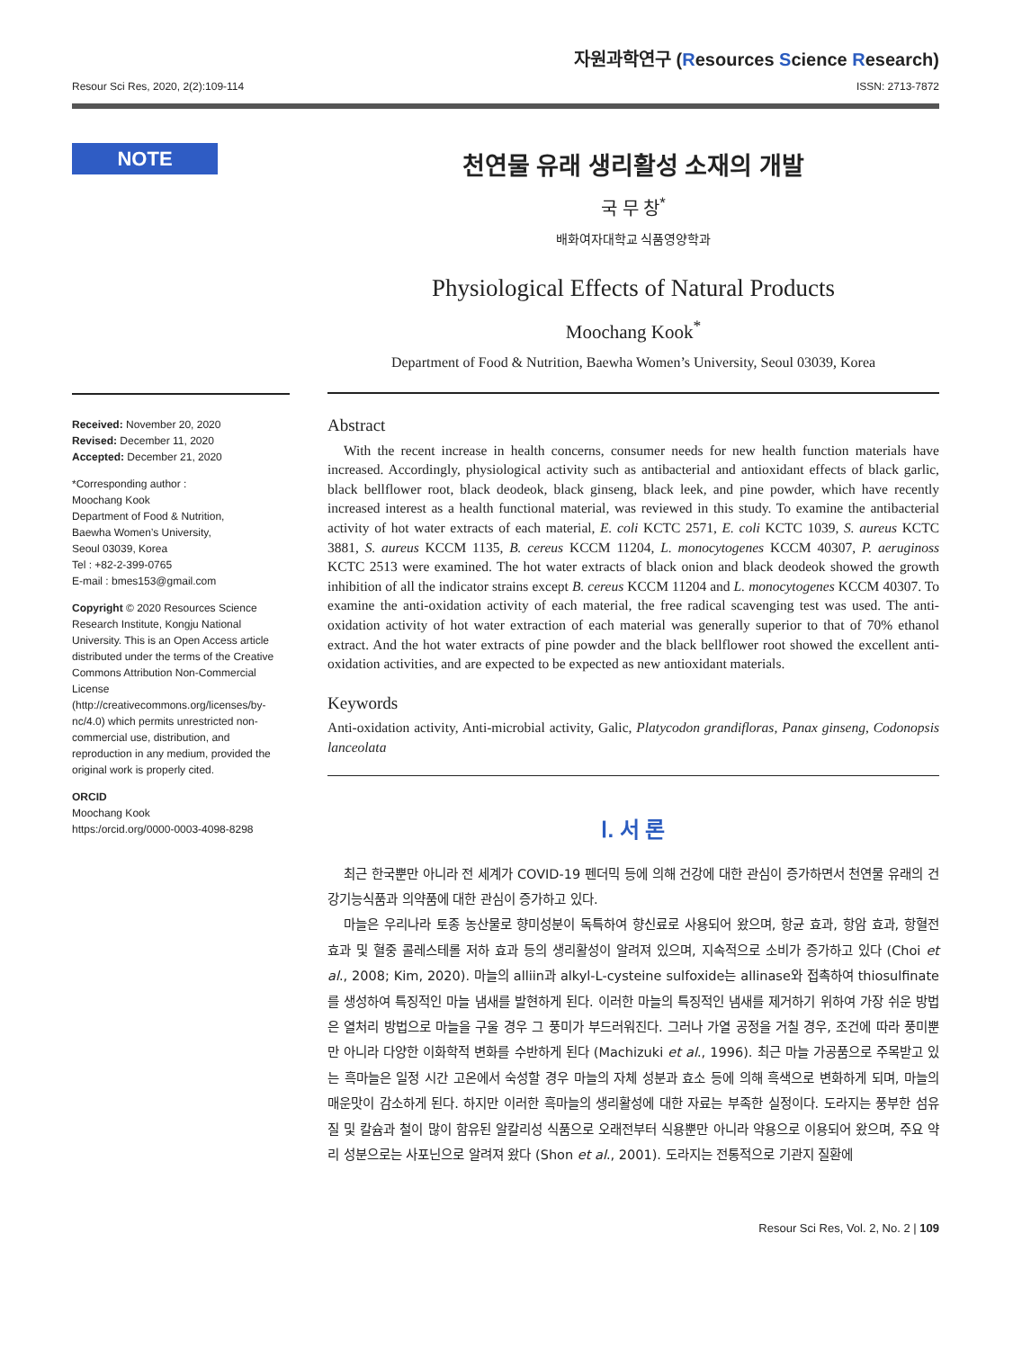Resour Sci Res, 2020, 2(2):109-114
자원과학연구 (Resources Science Research)
ISSN: 2713-7872
NOTE
Received: November 20, 2020
Revised: December 11, 2020
Accepted: December 21, 2020
*Corresponding author :
Moochang Kook
Department of Food & Nutrition,
Baewha Women’s University,
Seoul 03039, Korea
Tel : +82-2-399-0765
E-mail : bmes153@gmail.com
Copyright © 2020 Resources Science Research Institute, Kongju National University. This is an Open Access article distributed under the terms of the Creative Commons Attribution Non-Commercial License (http://creativecommons.org/licenses/by-nc/4.0) which permits unrestricted non-commercial use, distribution, and reproduction in any medium, provided the original work is properly cited.
ORCID
Moochang Kook
https:/orcid.org/0000-0003-4098-8298
천연물 유래 생리활성 소재의 개발
국 무 창<sup>*</sup>
배화여자대학교 식품영양학과
Physiological Effects of Natural Products
Moochang Kook<sup>*</sup>
Department of Food & Nutrition, Baewha Women’s University, Seoul 03039, Korea
Abstract
With the recent increase in health concerns, consumer needs for new health function materials have increased. Accordingly, physiological activity such as antibacterial and antioxidant effects of black garlic, black bellflower root, black deodeok, black ginseng, black leek, and pine powder, which have recently increased interest as a health functional material, was reviewed in this study. To examine the antibacterial activity of hot water extracts of each material, E. coli KCTC 2571, E. coli KCTC 1039, S. aureus KCTC 3881, S. aureus KCCM 1135, B. cereus KCCM 11204, L. monocytogenes KCCM 40307, P. aeruginoss KCTC 2513 were examined. The hot water extracts of black onion and black deodeok showed the growth inhibition of all the indicator strains except B. cereus KCCM 11204 and L. monocytogenes KCCM 40307. To examine the anti-oxidation activity of each material, the free radical scavenging test was used. The anti-oxidation activity of hot water extraction of each material was generally superior to that of 70% ethanol extract. And the hot water extracts of pine powder and the black bellflower root showed the excellent anti-oxidation activities, and are expected to be expected as new antioxidant materials.
Keywords
Anti-oxidation activity, Anti-microbial activity, Galic, Platycodon grandifloras, Panax ginseng, Codonopsis lanceolata
Ⅰ. 서 론
최근 한국뿐만 아니라 전 세계가 COVID-19 펜더믹 등에 의해 건강에 대한 관심이 증가하면서 천연물 유래의 건강기능식품과 의약품에 대한 관심이 증가하고 있다.
마늘은 우리나라 토종 농산물로 향미성분이 독특하여 향신료로 사용되어 왔으며, 항균 효과, 항암 효과, 항혈전 효과 및 혈중 콜레스테롤 저하 효과 등의 생리활성이 알려져 있으며, 지속적으로 소비가 증가하고 있다 (Choi et al., 2008; Kim, 2020). 마늘의 alliin과 alkyl-L-cysteine sulfoxide는 allinase와 접촉하여 thiosulfinate를 생성하여 특징적인 마늘 냄새를 발현하게 된다. 이러한 마늘의 특징적인 냄새를 제거하기 위하여 가장 쉬운 방법은 열처리 방법으로 마늘을 구울 경우 그 풍미가 부드러워진다. 그러나 가열 공정을 거칠 경우, 조건에 따라 풍미뿐만 아니라 다양한 이화학적 변화를 수반하게 된다 (Machizuki et al., 1996). 최근 마늘 가공품으로 주목받고 있는 흑마늘은 일정 시간 고온에서 숙성할 경우 마늘의 자체 성분과 효소 등에 의해 흑색으로 변화하게 되며, 마늘의 매운맛이 감소하게 된다. 하지만 이러한 흑마늘의 생리활성에 대한 자료는 부족한 실정이다. 도라지는 풍부한 섬유질 및 칼슘과 철이 많이 함유된 알칼리성 식품으로 오래전부터 식용뿐만 아니라 약용으로 이용되어 왔으며, 주요 약리 성분으로는 사포닌으로 알려져 왔다 (Shon et al., 2001). 도라지는 전통적으로 기관지 질환에
Resour Sci Res, Vol. 2, No. 2 | 109